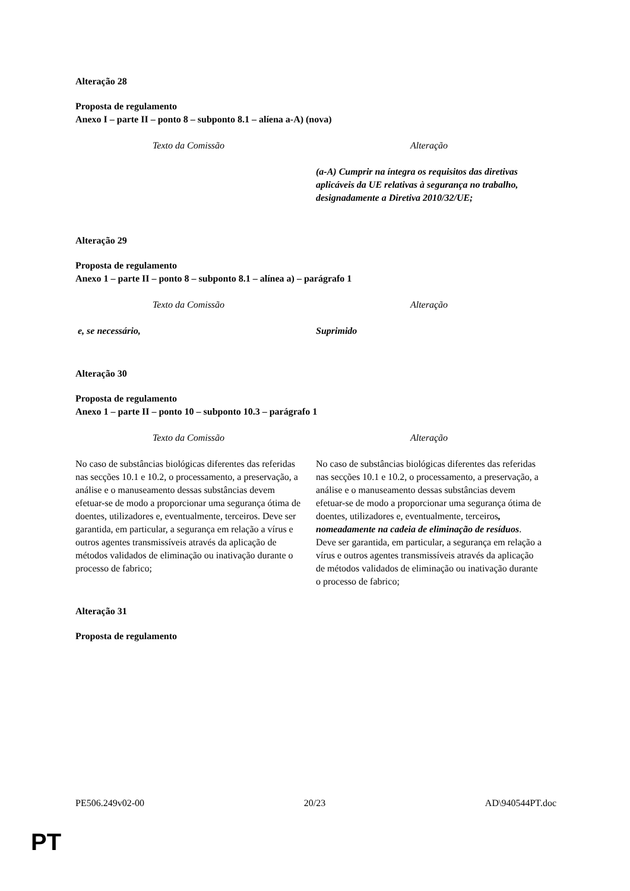Alteração 28
Proposta de regulamento
Anexo I – parte II – ponto 8 – subponto 8.1 – alíena a-A) (nova)
| Texto da Comissão | Alteração |
| --- | --- |
| | (a-A) Cumprir na íntegra os requisitos das diretivas aplicáveis da UE relativas à segurança no trabalho, designadamente a Diretiva 2010/32/UE; |
Alteração 29
Proposta de regulamento
Anexo 1 – parte II – ponto 8 – subponto 8.1 – alínea a) – parágrafo 1
| Texto da Comissão | Alteração |
| --- | --- |
| e, se necessário, | Suprimido |
Alteração 30
Proposta de regulamento
Anexo 1 – parte II – ponto 10 – subponto 10.3 – parágrafo 1
| Texto da Comissão | Alteração |
| --- | --- |
| No caso de substâncias biológicas diferentes das referidas nas secções 10.1 e 10.2, o processamento, a preservação, a análise e o manuseamento dessas substâncias devem efetuar-se de modo a proporcionar uma segurança ótima de doentes, utilizadores e, eventualmente, terceiros. Deve ser garantida, em particular, a segurança em relação a vírus e outros agentes transmissíveis através da aplicação de métodos validados de eliminação ou inativação durante o processo de fabrico; | No caso de substâncias biológicas diferentes das referidas nas secções 10.1 e 10.2, o processamento, a preservação, a análise e o manuseamento dessas substâncias devem efetuar-se de modo a proporcionar uma segurança ótima de doentes, utilizadores e, eventualmente, terceiros , nomeadamente na cadeia de eliminação de resíduos . Deve ser garantida, em particular, a segurança em relação a vírus e outros agentes transmissíveis através da aplicação de métodos validados de eliminação ou inativação durante o processo de fabrico; |
Alteração 31
Proposta de regulamento
PE506.249v02-00 20/23 AD\940544PT.doc
PT